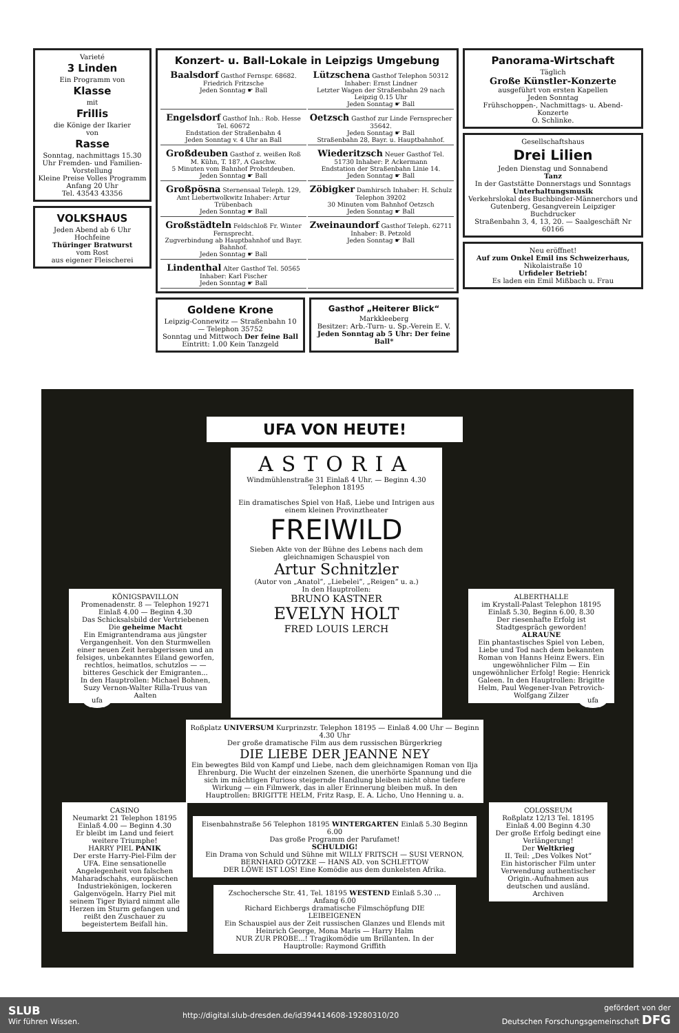Varieté
3 Linden
Ein Programm von
Klasse
mit
Frillis
die Könige der Ikarier
von
Rasse
Sonntag, nachmittags 15.30 Uhr Fremden- und Familien-Vorstellung
Kleine Preise Volles Programm
Anfang 20 Uhr
Tel. 43543 43356
VOLKSHAUS
Jeden Abend ab 6 Uhr Hochfeine
Thüringer Bratwurst
vom Rost
aus eigener Fleischerei
Konzert- u. Ball-Lokale in Leipzigs Umgebung
Baalsdorf Gasthof Fernspr. 68682. Friedrich Fritzsche
Jeden Sonntag ☛ Ball
Lützschena Gasthof Telephon 50312 Inhaber: Ernst Lindner
Letzter Wagen der Straßenbahn 29 nach Leipzig 0.15 Uhr
Jeden Sonntag ☛ Ball
Engelsdorf Gasthof Inh.: Rob. Hesse Tel. 60672
Endstation der Straßenbahn 4
Jeden Sonntag v. 4 Uhr an Ball
Oetzsch Gasthof zur Linde Fernsprecher 35642.
Jeden Sonntag ☛ Ball
Straßenbahn 28, Bayr. u. Hauptbahnhof.
Großdeuben Gasthof z. weißen Roß M. Kühn, T. 187, A Gaschw.
5 Minuten vom Bahnhof Probstdeuben.
Jeden Sonntag ☛ Ball
Wiederitzsch Neuer Gasthof Tel. 51730 Inhaber: P. Ackermann
Endstation der Straßenbahn Linie 14.
Jeden Sonntag ☛ Ball
Großpösna Sternensaal Teleph. 129, Amt Liebertwolkwitz Inhaber: Artur Trübenbach
Jeden Sonntag ☛ Ball
Zöbigker Damhirsch Inhaber: H. Schulz Telephon 39202
30 Minuten vom Bahnhof Oetzsch
Jeden Sonntag ☛ Ball
Großstädteln Feldschloß Fr. Winter Fernsprecht.
Zugverbindung ab Hauptbahnhof und Bayr. Bahnhof.
Jeden Sonntag ☛ Ball
Zweinaundorf Gasthof Teleph. 62711 Inhaber: B. Petzold
Jeden Sonntag ☛ Ball
Lindenthal Alter Gasthof Tel. 50565 Inhaber: Karl Fischer
Jeden Sonntag ☛ Ball
Goldene Krone
Leipzig-Connewitz — Straßenbahn 10 — Telephon 35752
Sonntag und Mittwoch Der feine Ball Eintritt: 1.00 Kein Tanzgeld
Gasthof „Heiterer Blick“
Markkleeberg
Besitzer: Arb.-Turn- u. Sp.-Verein E. V.
Jeden Sonntag ab 5 Uhr: Der feine Ball*
Panorama-Wirtschaft
Täglich
Große Künstler-Konzerte
ausgeführt von ersten Kapellen
Jeden Sonntag
Frühschoppen-, Nachmittags- u. Abend-Konzerte
O. Schlinke.
Gesellschaftshaus
Drei Lilien
Jeden Dienstag und Sonnabend
Tanz
In der Gaststätte Donnerstags und Sonntags
Unterhaltungsmusik
Verkehrslokal des Buchbinder-Männerchors und Gutenberg, Gesangverein Leipziger Buchdrucker
Straßenbahn 3, 4, 13, 20. — Saalgeschäft Nr 60166
Neu eröffnet!
Auf zum Onkel Emil ins Schweizerhaus,
Nikolaistraße 10
Urfideler Betrieb!
Es laden ein Emil Mißbach u. Frau
UFA VON HEUTE!
ASTORIA
Windmühlenstraße 31 Einlaß 4 Uhr. — Beginn 4.30
Telephon 18195
Ein dramatisches Spiel von Haß, Liebe und Intrigen aus einem kleinen Provinztheater
FREIWILD
Sieben Akte von der Bühne des Lebens nach dem gleichnamigen Schauspiel von
Artur Schnitzler
(Autor von „Anatol“, „Liebelei“, „Reigen“ u. a.)
In den Hauptrollen:
BRUNO KASTNER
EVELYN HOLT
FRED LOUIS LERCH
KÖNIGSPAVILLON
Promenadenstr. 8 — Telephon 19271 Einlaß 4.00 — Beginn 4.30
Das Schicksalsbild der Vertriebenen
Die geheime Macht
Ein Emigrantendrama aus jüngster Vergangenheit. Von den Sturmwellen einer neuen Zeit herabgerissen und an felsiges, unbekanntes Eiland geworfen, rechtlos, heimatlos, schutzlos — — bitteres Geschick der Emigranten...
In den Hauptrollen: Michael Bohnen, Suzy Vernon-Walter Rilla-Truus van Aalten
ALBERTHALLE
im Krystall-Palast Telephon 18195 Einlaß 5.30, Beginn 6.00, 8.30
Der riesenhafte Erfolg ist Stadtgespräch geworden!
ALRAUNE
Ein phantastisches Spiel von Leben, Liebe und Tod nach dem bekannten Roman von Hanns Heinz Ewers. Ein ungewöhnlicher Film — Ein ungewöhnlicher Erfolg! Regie: Henrick Galeen. In den Hauptrollen: Brigitte Helm, Paul Wegener-Ivan Petrovich-Wolfgang Zilzer
Roßplatz UNIVERSUM Kurprinzstr. Telephon 18195 — Einlaß 4.00 Uhr — Beginn 4.30 Uhr
Der große dramatische Film aus dem russischen Bürgerkrieg
DIE LIEBE DER JEANNE NEY
Ein bewegtes Bild von Kampf und Liebe, nach dem gleichnamigen Roman von Ilja Ehrenburg. Die Wucht der einzelnen Szenen, die unerhörte Spannung und die sich im mächtigen Furioso steigernde Handlung bleiben nicht ohne tiefere Wirkung — ein Filmwerk, das in aller Erinnerung bleiben muß. In den Hauptrollen: BRIGITTE HELM, Fritz Rasp, E. A. Licho, Uno Henning u. a.
CASINO
Neumarkt 21 Telephon 18195 Einlaß 4.00 — Beginn 4.30
Er bleibt im Land und feiert weitere Triumphe!
HARRY PIEL PANIK
Der erste Harry-Piel-Film der UFA. Eine sensationelle Angelegenheit von falschen Maharadschahs, europäischen Industriekönigen, lockeren Galgenvögeln. Harry Piel mit seinem Tiger Byiard nimmt alle Herzen im Sturm gefangen und reißt den Zuschauer zu begeistertem Beifall hin.
Eisenbahnstraße 56 Telephon 18195 WINTERGARTEN Einlaß 5.30 Beginn 6.00
Das große Programm der Parufamet!
SCHULDIG!
Ein Drama von Schuld und Sühne mit WILLY FRITSCH — SUSI VERNON, BERNHARD GÖTZKE — HANS AD. von SCHLETTOW
DER LÖWE IST LOS! Eine Komödie aus dem dunkelsten Afrika.
Zschochersche Str. 41, Tel. 18195 WESTEND Einlaß 5.30 ... Anfang 6.00
Richard Eichbergs dramatische Filmschöpfung DIE LEIBEIGENEN
Ein Schauspiel aus der Zeit russischen Glanzes und Elends mit Heinrich George, Mona Maris — Harry Halm
NUR ZUR PROBE...! Tragikomödie um Brillanten. In der Hauptrolle: Raymond Griffith
COLOSSEUM
Roßplatz 12/13 Tel. 18195 Einlaß 4.00 Beginn 4.30
Der große Erfolg bedingt eine Verlängerung!
Der Weltkrieg
II. Teil: „Des Volkes Not“
Ein historischer Film unter Verwendung authentischer Origin.-Aufnahmen aus deutschen und ausländ. Archiven
ufa ufa
SLUB
Wir führen Wissen.
http://digital.slub-dresden.de/id394414608-19280310/20
gefördert von der
Deutschen Forschungsgemeinschaft DFG